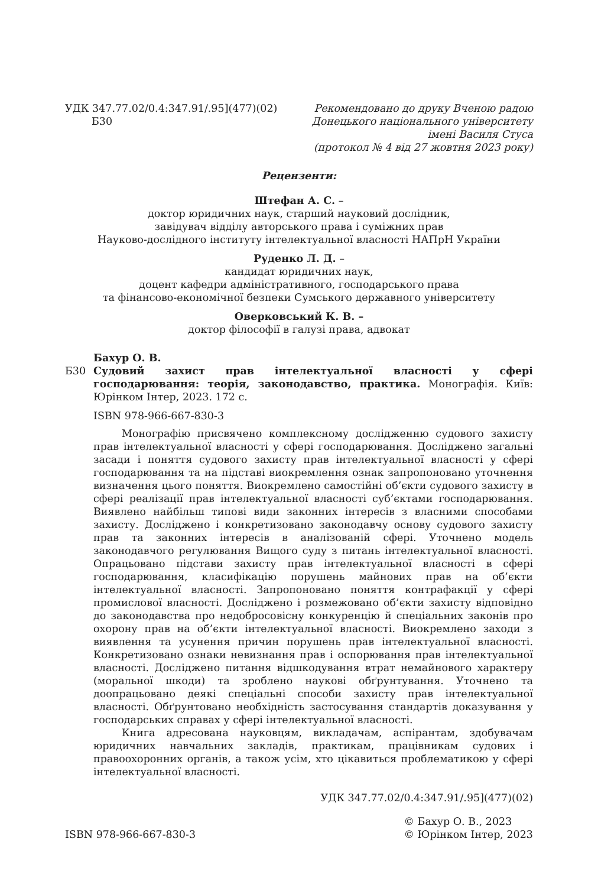УДК 347.77.02/0.4:347.91/.95](477)(02)
Б30
Рекомендовано до друку Вченою радою
Донецького національного університету
імені Василя Стуса
(протокол № 4 від 27 жовтня 2023 року)
Рецензенти:
Штефан А. С. –
доктор юридичних наук, старший науковий дослідник,
завідувач відділу авторського права і суміжних прав
Науково-дослідного інституту інтелектуальної власності НАПрН України
Руденко Л. Д. –
кандидат юридичних наук,
доцент кафедри адміністративного, господарського права
та фінансово-економічної безпеки Сумського державного університету
Оверковський К. В. –
доктор філософії в галузі права, адвокат
Бахур О. В.
Б30 Судовий захист прав інтелектуальної власності у сфері господарювання: теорія, законодавство, практика. Монографія. Київ: Юрінком Інтер, 2023. 172 с.
ISBN 978-966-667-830-3
Монографію присвячено комплексному дослідженню судового захисту прав інтелектуальної власності у сфері господарювання. Досліджено загальні засади і поняття судового захисту прав інтелектуальної власності у сфері господарювання та на підставі виокремлення ознак запропоновано уточнення визначення цього поняття. Виокремлено самостійні об’єкти судового захисту в сфері реалізації прав інтелектуальної власності суб’єктами господарювання. Виявлено найбільш типові види законних інтересів з власними способами захисту. Досліджено і конкретизовано законодавчу основу судового захисту прав та законних інтересів в аналізованій сфері. Уточнено модель законодавчого регулювання Вищого суду з питань інтелектуальної власності. Опрацьовано підстави захисту прав інтелектуальної власності в сфері господарювання, класифікацію порушень майнових прав на об’єкти інтелектуальної власності. Запропоновано поняття контрафакції у сфері промислової власності. Досліджено і розмежовано об’єкти захисту відповідно до законодавства про недобросовісну конкуренцію й спеціальних законів про охорону прав на об’єкти інтелектуальної власності. Виокремлено заходи з виявлення та усунення причин порушень прав інтелектуальної власності. Конкретизовано ознаки невизнання прав і оспорювання прав інтелектуальної власності. Досліджено питання відшкодування втрат немайнового характеру (моральної шкоди) та зроблено наукові обґрунтування. Уточнено та доопрацьовано деякі спеціальні способи захисту прав інтелектуальної власності. Обґрунтовано необхідність застосування стандартів доказування у господарських справах у сфері інтелектуальної власності.
Книга адресована науковцям, викладачам, аспірантам, здобувачам юридичних навчальних закладів, практикам, працівникам судових і правоохоронних органів, а також усім, хто цікавиться проблематикою у сфері інтелектуальної власності.
УДК 347.77.02/0.4:347.91/.95](477)(02)
ISBN 978-966-667-830-3
© Бахур О. В., 2023
© Юрінком Інтер, 2023